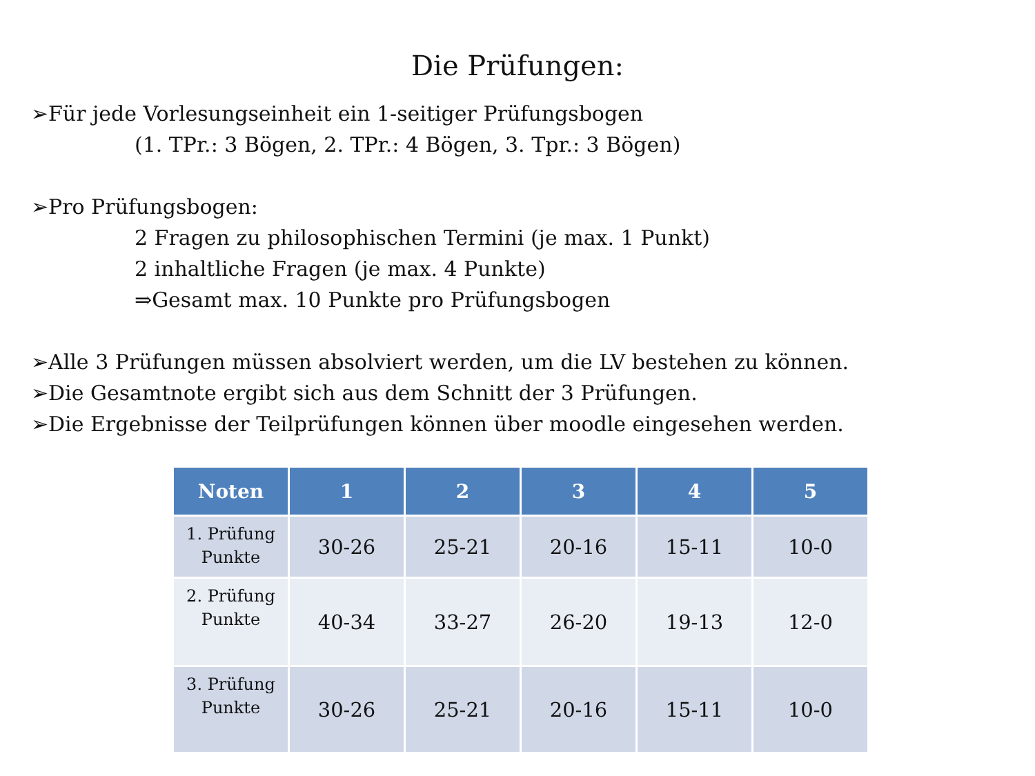Die Prüfungen:
➢Für jede Vorlesungseinheit ein 1-seitiger Prüfungsbogen
(1. TPr.: 3 Bögen, 2. TPr.: 4 Bögen, 3. Tpr.: 3 Bögen)
➢Pro Prüfungsbogen:
2 Fragen zu philosophischen Termini (je max. 1 Punkt)
2 inhaltliche Fragen (je max. 4 Punkte)
⇒Gesamt max. 10 Punkte pro Prüfungsbogen
➢Alle 3 Prüfungen müssen absolviert werden, um die LV bestehen zu können.
➢Die Gesamtnote ergibt sich aus dem Schnitt der 3 Prüfungen.
➢Die Ergebnisse der Teilprüfungen können über moodle eingesehen werden.
| Noten | 1 | 2 | 3 | 4 | 5 |
| --- | --- | --- | --- | --- | --- |
| 1. Prüfung Punkte | 30-26 | 25-21 | 20-16 | 15-11 | 10-0 |
| 2. Prüfung Punkte | 40-34 | 33-27 | 26-20 | 19-13 | 12-0 |
| 3. Prüfung Punkte | 30-26 | 25-21 | 20-16 | 15-11 | 10-0 |